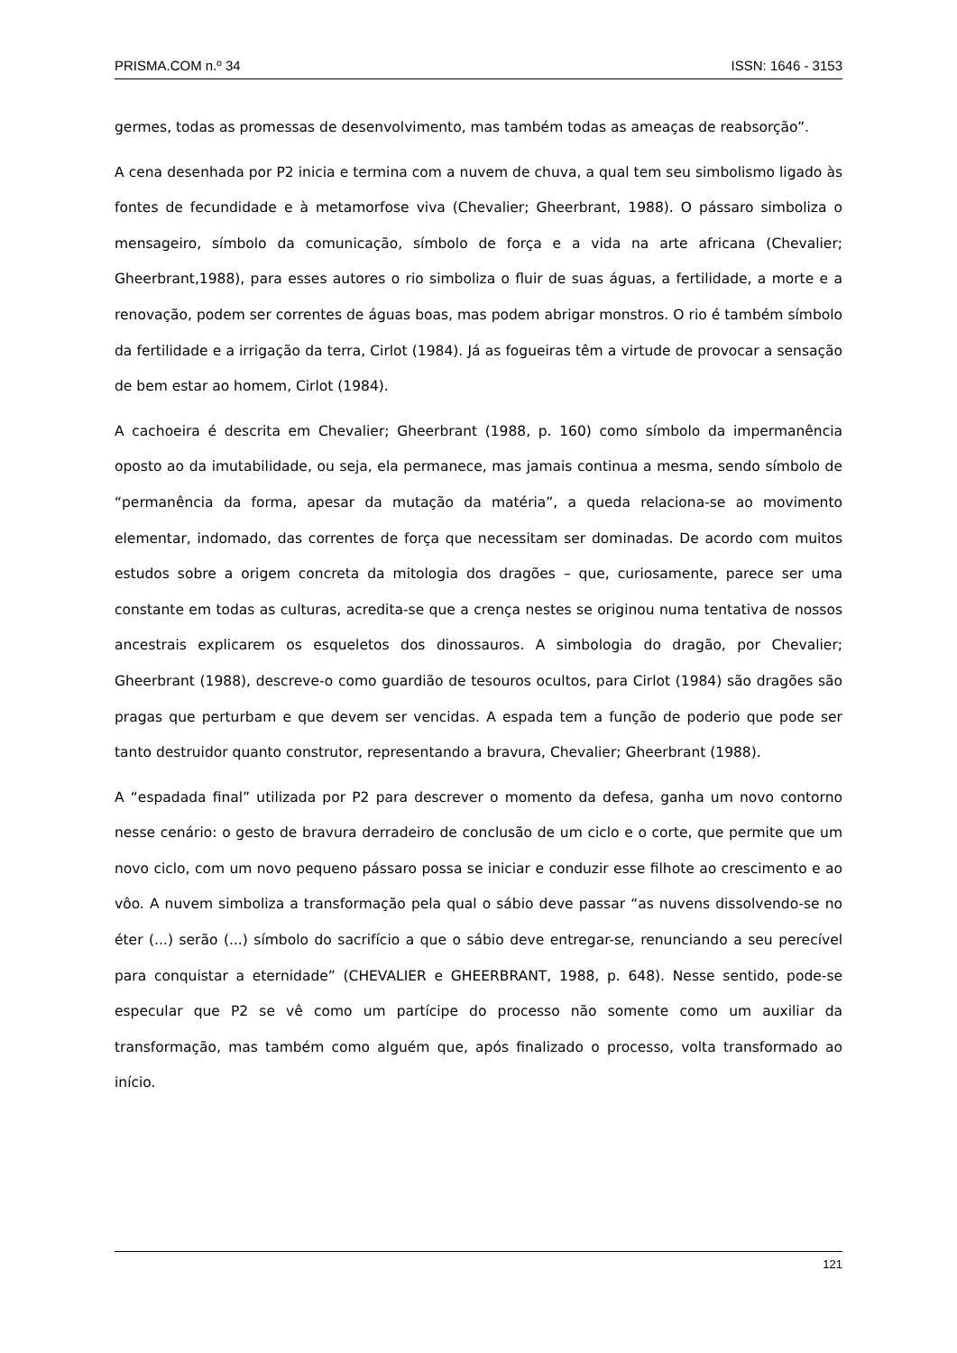PRISMA.COM n.º 34 ISSN: 1646 - 3153
germes, todas as promessas de desenvolvimento, mas também todas as ameaças de reabsorção”.
A cena desenhada por P2 inicia e termina com a nuvem de chuva, a qual tem seu simbolismo ligado às fontes de fecundidade e à metamorfose viva (Chevalier; Gheerbrant, 1988). O pássaro simboliza o mensageiro, símbolo da comunicação, símbolo de força e a vida na arte africana (Chevalier; Gheerbrant,1988), para esses autores o rio simboliza o fluir de suas águas, a fertilidade, a morte e a renovação, podem ser correntes de águas boas, mas podem abrigar monstros. O rio é também símbolo da fertilidade e a irrigação da terra, Cirlot (1984). Já as fogueiras têm a virtude de provocar a sensação de bem estar ao homem, Cirlot (1984).
A cachoeira é descrita em Chevalier; Gheerbrant (1988, p. 160) como símbolo da impermanência oposto ao da imutabilidade, ou seja, ela permanece, mas jamais continua a mesma, sendo símbolo de “permanência da forma, apesar da mutação da matéria”, a queda relaciona-se ao movimento elementar, indomado, das correntes de força que necessitam ser dominadas. De acordo com muitos estudos sobre a origem concreta da mitologia dos dragões – que, curiosamente, parece ser uma constante em todas as culturas, acredita-se que a crença nestes se originou numa tentativa de nossos ancestrais explicarem os esqueletos dos dinossauros. A simbologia do dragão, por Chevalier; Gheerbrant (1988), descreve-o como guardião de tesouros ocultos, para Cirlot (1984) são dragões são pragas que perturbam e que devem ser vencidas. A espada tem a função de poderio que pode ser tanto destruidor quanto construtor, representando a bravura, Chevalier; Gheerbrant (1988).
A “espadada final” utilizada por P2 para descrever o momento da defesa, ganha um novo contorno nesse cenário: o gesto de bravura derradeiro de conclusão de um ciclo e o corte, que permite que um novo ciclo, com um novo pequeno pássaro possa se iniciar e conduzir esse filhote ao crescimento e ao vôo. A nuvem simboliza a transformação pela qual o sábio deve passar “as nuvens dissolvendo-se no éter (...) serão (...) símbolo do sacrifício a que o sábio deve entregar-se, renunciando a seu perecível para conquistar a eternidade” (CHEVALIER e GHEERBRANT, 1988, p. 648). Nesse sentido, pode-se especular que P2 se vê como um partícipe do processo não somente como um auxiliar da transformação, mas também como alguém que, após finalizado o processo, volta transformado ao início.
121